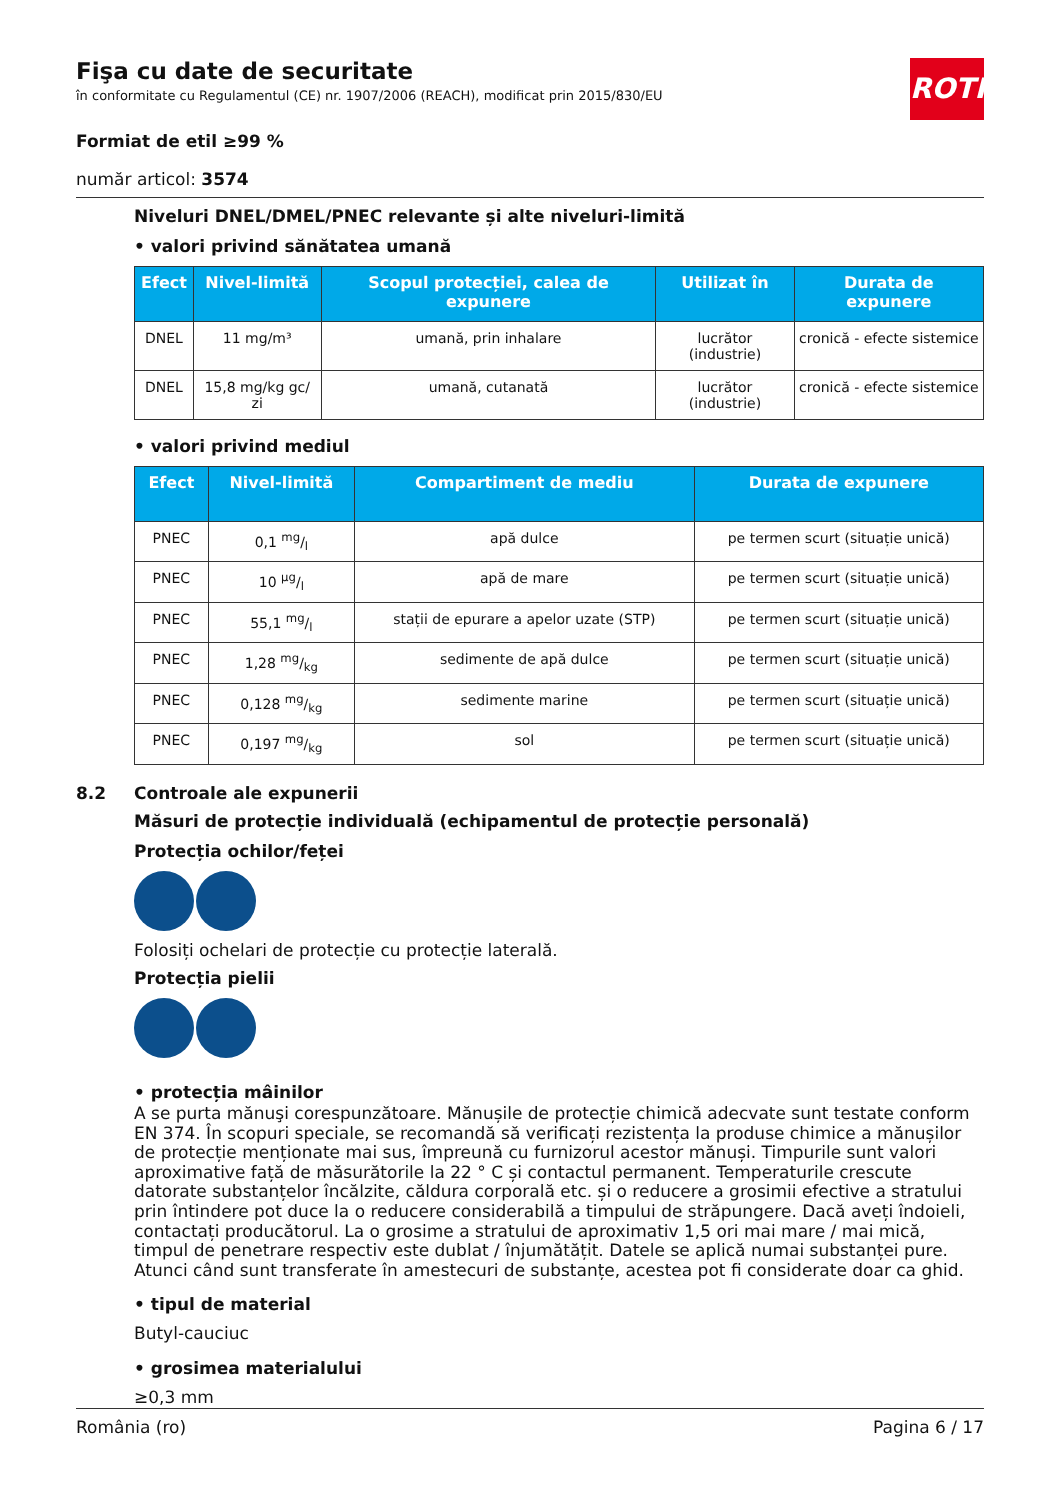ROTH
Fişa cu date de securitate
în conformitate cu Regulamentul (CE) nr. 1907/2006 (REACH), modificat prin 2015/830/EU
Formiat de etil ≥99 %
număr articol: 3574
Niveluri DNEL/DMEL/PNEC relevante și alte niveluri-limită
• valori privind sănătatea umană
| Efect | Nivel-limită | Scopul protecției, calea de expunere | Utilizat în | Durata de expunere |
| --- | --- | --- | --- | --- |
| DNEL | 11 mg/m³ | umană, prin inhalare | lucrător (industrie) | cronică - efecte sistemice |
| DNEL | 15,8 mg/kg gc/ zi | umană, cutanată | lucrător (industrie) | cronică - efecte sistemice |
• valori privind mediul
| Efect | Nivel-limită | Compartiment de mediu | Durata de expunere |
| --- | --- | --- | --- |
| PNEC | 0,1 mg/l | apă dulce | pe termen scurt (situație unică) |
| PNEC | 10 µg/l | apă de mare | pe termen scurt (situație unică) |
| PNEC | 55,1 mg/l | stații de epurare a apelor uzate (STP) | pe termen scurt (situație unică) |
| PNEC | 1,28 mg/kg | sedimente de apă dulce | pe termen scurt (situație unică) |
| PNEC | 0,128 mg/kg | sedimente marine | pe termen scurt (situație unică) |
| PNEC | 0,197 mg/kg | sol | pe termen scurt (situație unică) |
8.2 Controale ale expunerii
Măsuri de protecție individuală (echipamentul de protecție personală)
Protecția ochilor/feței
Folosiți ochelari de protecție cu protecție laterală.
Protecția pielii
• protecția mâinilor
A se purta mănuşi corespunzătoare. Mănușile de protecție chimică adecvate sunt testate conform EN 374. În scopuri speciale, se recomandă să verificați rezistența la produse chimice a mănușilor de protecție menționate mai sus, împreună cu furnizorul acestor mănuși. Timpurile sunt valori aproximative față de măsurătorile la 22 ° C și contactul permanent. Temperaturile crescute datorate substanțelor încălzite, căldura corporală etc. și o reducere a grosimii efective a stratului prin întindere pot duce la o reducere considerabilă a timpului de străpungere. Dacă aveți îndoieli, contactați producătorul. La o grosime a stratului de aproximativ 1,5 ori mai mare / mai mică, timpul de penetrare respectiv este dublat / înjumătățit. Datele se aplică numai substanței pure. Atunci când sunt transferate în amestecuri de substanțe, acestea pot fi considerate doar ca ghid.
• tipul de material
Butyl-cauciuc
• grosimea materialului
≥0,3 mm
România (ro) Pagina 6 / 17